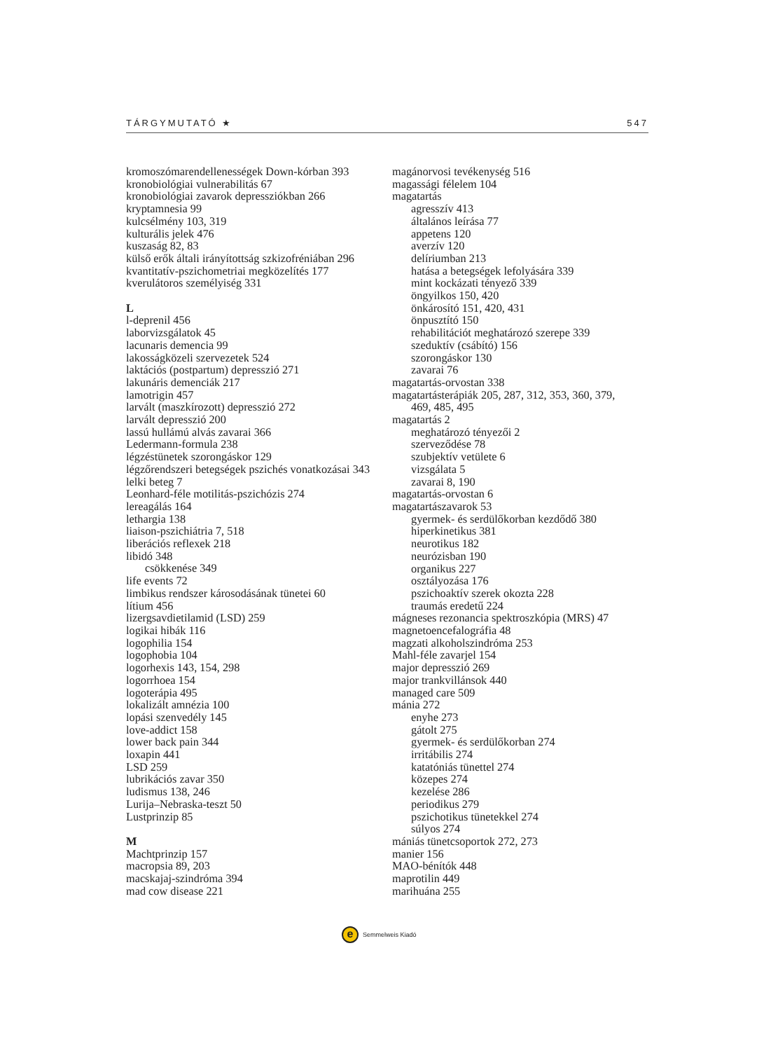TÁRGYMUTATÓ ★ 547
kromoszómarendellenességek Down-kórban 393
kronobiológiai vulnerabilitás 67
kronobiológiai zavarok depressziókban 266
kryptamnesia 99
kulcsélmény 103, 319
kulturális jelek 476
kuszaság 82, 83
külső erők általi irányítottság szkizofréniában 296
kvantitatív-pszichometriai megközelítés 177
kverulátoros személyiség 331
L
l-deprenil 456
laborvizsgálatok 45
lacunaris demencia 99
lakosságközeli szervezetek 524
laktációs (postpartum) depresszió 271
lakunáris demenciák 217
lamotrigin 457
larvált (maszkírozott) depresszió 272
larvált depresszió 200
lassú hullámú alvás zavarai 366
Ledermann-formula 238
légzéstünetek szorongáskor 129
légzőrendszeri betegségek pszichés vonatkozásai 343
lelki beteg 7
Leonhard-féle motilitás-pszichózis 274
lereagálás 164
lethargia 138
liaison-pszichiátria 7, 518
liberációs reflexek 218
libidó 348
csökkenése 349
life events 72
limbikus rendszer károsodásának tünetei 60
lítium 456
lizergsavdietilamid (LSD) 259
logikai hibák 116
logophilia 154
logophobia 104
logorhexis 143, 154, 298
logorrhoea 154
logoterápia 495
lokalizált amnézia 100
lopási szenvedély 145
love-addict 158
lower back pain 344
loxapin 441
LSD 259
lubrikációs zavar 350
ludismus 138, 246
Lurija–Nebraska-teszt 50
Lustprinzip 85
M
Machtprinzip 157
macropsia 89, 203
macskajaj-szindróma 394
mad cow disease 221
magánorvosi tevékenység 516
magassági félelem 104
magatartás
agresszív 413
általános leírása 77
appetens 120
averzív 120
delíriumban 213
hatása a betegségek lefolyására 339
mint kockázati tényező 339
öngyilkos 150, 420
önkárosító 151, 420, 431
önpusztító 150
rehabilitációt meghatározó szerepe 339
szeduktív (csábító) 156
szorongáskor 130
zavarai 76
magatartás-orvostan 338
magatartásterápiák 205, 287, 312, 353, 360, 379,
469, 485, 495
magatartás 2
meghatározó tényezői 2
szerveződése 78
szubjektív vetülete 6
vizsgálata 5
zavarai 8, 190
magatartás-orvostan 6
magatartászavarok 53
gyermek- és serdülőkorban kezdődő 380
hiperkinetikus 381
neurotikus 182
neurózisban 190
organikus 227
osztályozása 176
pszichoaktív szerek okozta 228
traumás eredetű 224
mágneses rezonancia spektroszkópia (MRS) 47
magnetoencefalográfia 48
magzati alkoholszindróma 253
Mahl-féle zavarjel 154
major depresszió 269
major trankvillánsok 440
managed care 509
mánia 272
enyhe 273
gátolt 275
gyermek- és serdülőkorban 274
irritábilis 274
katatóniás tünettel 274
közepes 274
kezelése 286
periodikus 279
pszichotikus tünetekkel 274
súlyos 274
mániás tünetcsoportok 272, 273
manier 156
MAO-bénítók 448
maprotilin 449
marihuána 255
e Semmelweis Kiadó